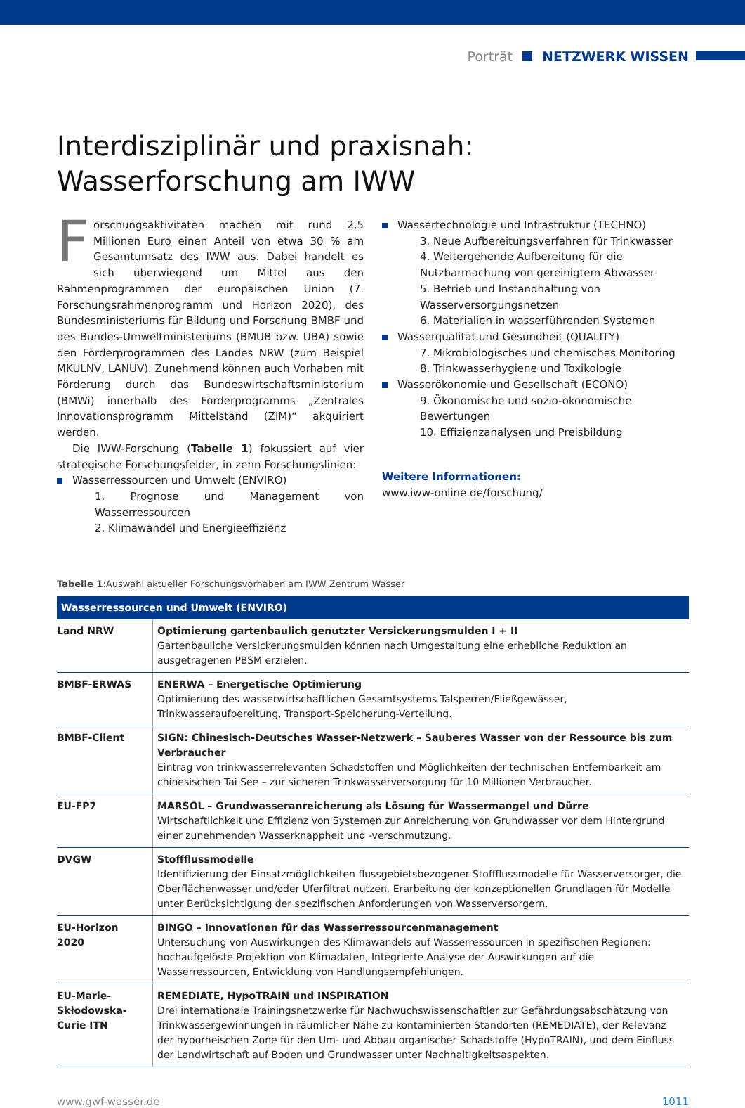Porträt NETZWERK WISSEN
Interdisziplinär und praxisnah:
Wasserforschung am IWW
Forschungsaktivitäten machen mit rund 2,5 Millionen Euro einen Anteil von etwa 30 % am Gesamtumsatz des IWW aus. Dabei handelt es sich überwiegend um Mittel aus den Rahmenprogrammen der europäischen Union (7. Forschungsrahmenprogramm und Horizon 2020), des Bundesministeriums für Bildung und Forschung BMBF und des Bundes-Umweltministeriums (BMUB bzw. UBA) sowie den Förderprogrammen des Landes NRW (zum Beispiel MKULNV, LANUV). Zunehmend können auch Vorhaben mit Förderung durch das Bundeswirtschaftsministerium (BMWi) innerhalb des Förderprogramms „Zentrales Innovationsprogramm Mittelstand (ZIM)“ akquiriert werden.
Die IWW-Forschung (Tabelle 1) fokussiert auf vier strategische Forschungsfelder, in zehn Forschungslinien:
Wasserressourcen und Umwelt (ENVIRO)
1. Prognose und Management von Wasserressourcen
2. Klimawandel und Energieeffizienz
Wassertechnologie und Infrastruktur (TECHNO)
3. Neue Aufbereitungsverfahren für Trinkwasser
4. Weitergehende Aufbereitung für die Nutzbarmachung von gereinigtem Abwasser
5. Betrieb und Instandhaltung von Wasserversorgungsnetzen
6. Materialien in wasserführenden Systemen
Wasserqualität und Gesundheit (QUALITY)
7. Mikrobiologisches und chemisches Monitoring
8. Trinkwasserhygiene und Toxikologie
Wasserökonomie und Gesellschaft (ECONO)
9. Ökonomische und sozio-ökonomische Bewertungen
10. Effizienzanalysen und Preisbildung
Weitere Informationen:
www.iww-online.de/forschung/
Tabelle 1:Auswahl aktueller Forschungsvorhaben am IWW Zentrum Wasser
| Wasserressourcen und Umwelt (ENVIRO) | |
| --- | --- |
| Land NRW | Optimierung gartenbaulich genutzter Versickerungsmulden I + II Gartenbauliche Versickerungsmulden können nach Umgestaltung eine erhebliche Reduktion an ausgetragenen PBSM erzielen. |
| BMBF-ERWAS | ENERWA – Energetische Optimierung Optimierung des wasserwirtschaftlichen Gesamtsystems Talsperren/Fließgewässer, Trinkwasseraufbereitung, Transport-Speicherung-Verteilung. |
| BMBF-Client | SIGN: Chinesisch-Deutsches Wasser-Netzwerk – Sauberes Wasser von der Ressource bis zum Verbraucher Eintrag von trinkwasserrelevanten Schadstoffen und Möglichkeiten der technischen Entfernbarkeit am chinesischen Tai See – zur sicheren Trinkwasserversorgung für 10 Millionen Verbraucher. |
| EU-FP7 | MARSOL – Grundwasseranreicherung als Lösung für Wassermangel und Dürre Wirtschaftlichkeit und Effizienz von Systemen zur Anreicherung von Grundwasser vor dem Hintergrund einer zunehmenden Wasserknappheit und -verschmutzung. |
| DVGW | Stoffflussmodelle Identifizierung der Einsatzmöglichkeiten flussgebietsbezogener Stoffflussmodelle für Wasserversorger, die Oberflächenwasser und/oder Uferfiltrat nutzen. Erarbeitung der konzeptionellen Grundlagen für Modelle unter Berücksichtigung der spezifischen Anforderungen von Wasserversorgern. |
| EU-Horizon 2020 | BINGO – Innovationen für das Wasserressourcenmanagement Untersuchung von Auswirkungen des Klimawandels auf Wasserressourcen in spezifischen Regionen: hochaufgelöste Projektion von Klimadaten, Integrierte Analyse der Auswirkungen auf die Wasserressourcen, Entwicklung von Handlungsempfehlungen. |
| EU-Marie-Skłodowska-Curie ITN | REMEDIATE, HypoTRAIN und INSPIRATION Drei internationale Trainingsnetzwerke für Nachwuchswissenschaftler zur Gefährdungsabschätzung von Trinkwassergewinnungen in räumlicher Nähe zu kontaminierten Standorten (REMEDIATE), der Relevanz der hyporheischen Zone für den Um- und Abbau organischer Schadstoffe (HypoTRAIN), und dem Einfluss der Landwirtschaft auf Boden und Grundwasser unter Nachhaltigkeitsaspekten. |
www.gwf-wasser.de 1011